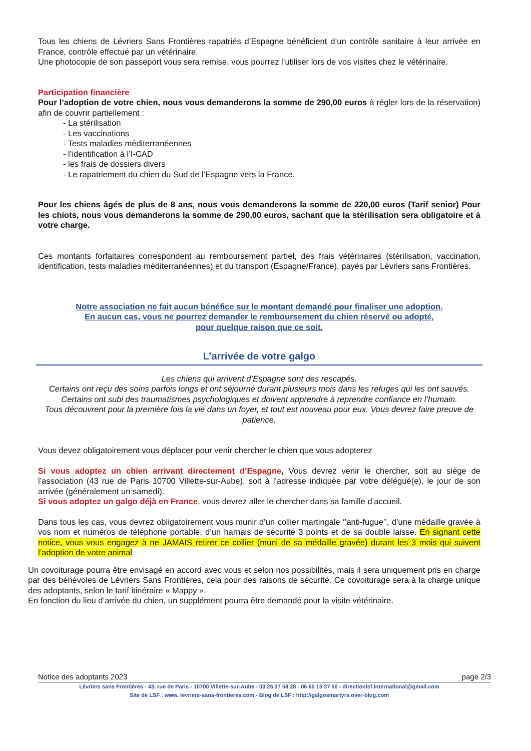Tous les chiens de Lévriers Sans Frontières rapatriés d’Espagne bénéficient d’un contrôle sanitaire à leur arrivée en France, contrôle effectué par un vétérinaire.
Une photocopie de son passeport vous sera remise, vous pourrez l’utiliser lors de vos visites chez le vétérinaire.
Participation financière
Pour l’adoption de votre chien, nous vous demanderons la somme de 290,00 euros à régler lors de la réservation) afin de couvrir partiellement :
- La stérilisation
- Les vaccinations
- Tests maladies méditerranéennes
- l’identification à l’I-CAD
- les frais de dossiers divers
- Le rapatriement du chien du Sud de l’Espagne vers la France.
Pour les chiens âgés de plus de 8 ans, nous vous demanderons la somme de 220,00 euros (Tarif senior) Pour les chiots, nous vous demanderons la somme de 290,00 euros, sachant que la stérilisation sera obligatoire et à votre charge.
Ces montants forfaitaires correspondent au remboursement partiel, des frais vétérinaires (stérilisation, vaccination, identification, tests maladies méditerranéennes) et du transport (Espagne/France), payés par Lévriers sans Frontières.
Notre association ne fait aucun bénéfice sur le montant demandé pour finaliser une adoption.
En aucun cas, vous ne pourrez demander le remboursement du chien réservé ou adopté,
pour quelque raison que ce soit.
L’arrivée de votre galgo
Les chiens qui arrivent d’Espagne sont des rescapés.
Certains ont reçu des soins parfois longs et ont séjourné durant plusieurs mois dans les refuges qui les ont sauvés.
Certains ont subi des traumatismes psychologiques et doivent apprendre à reprendre confiance en l’humain.
Tous découvrent pour la première fois la vie dans un foyer, et tout est nouveau pour eux. Vous devrez faire preuve de patience.
Vous devez obligatoirement vous déplacer pour venir chercher le chien que vous adopterez
Si vous adoptez un chien arrivant directement d’Espagne, Vous devrez venir le chercher, soit au siège de l’association (43 rue de Paris 10700 Villette-sur-Aube), soit à l’adresse indiquée par votre délégué(e), le jour de son arrivée (généralement un samedi).
Si vous adoptez un galgo déjà en France, vous devrez aller le chercher dans sa famille d’accueil.
Dans tous les cas, vous devrez obligatoirement vous munir d’un collier martingale ‘’anti-fugue’’, d’une médaille gravée à vos nom et numéros de téléphone portable, d’un harnais de sécurité 3 points et de sa double laisse. En signant cette notice, vous vous engagez à ne JAMAIS retirer ce collier (muni de sa médaille gravée) durant les 3 mois qui suivent l’adoption de votre animal
Un covoiturage pourra être envisagé en accord avec vous et selon nos possibilités, mais il sera uniquement pris en charge par des bénévoles de Lévriers Sans Frontières, cela pour des raisons de sécurité. Ce covoiturage sera à la charge unique des adoptants, selon le tarif itinéraire « Mappy ».
En fonction du lieu d’arrivée du chien, un supplément pourra être demandé pour la visite vétérinaire.
Notice des adoptants 2023 page 2/3
Lévriers sans Frontières - 43, rue de Paris - 10700 Villette-sur-Aube - 03 25 37 58 28 - 06 60 15 37 50 - directionlsf.international@gmail.com
Site de LSF : www. levriers-sans-frontieres.com - Blog de LSF : http://galgosmartyrs.over-blog.com